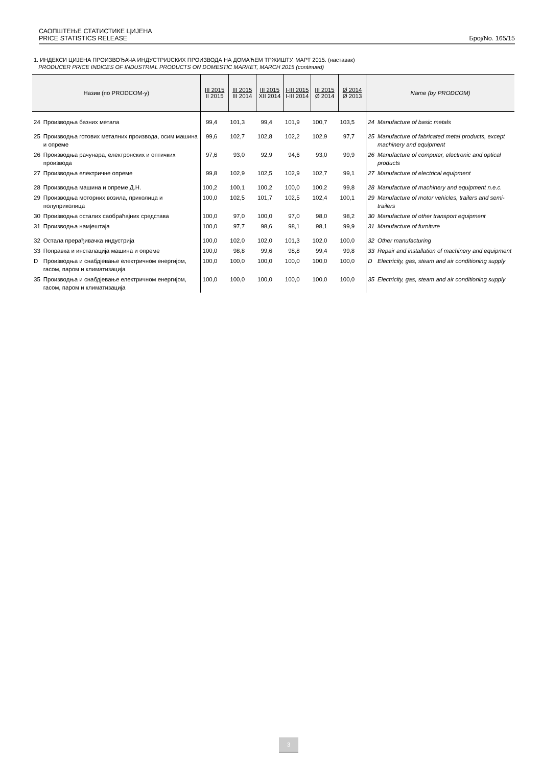САОПШТЕЊЕ СТАТИСТИКЕ ЦИЈЕНА
PRICE STATISTICS RELEASE Број/No. 165/15
1. ИНДЕКСИ ЦИЈЕНА ПРОИЗВОЂАЧА ИНДУСТРИЈСКИХ ПРОИЗВОДА НА ДОМАЋЕМ ТРЖИШТУ, МАРТ 2015. (наставак)
PRODUCER PRICE INDICES OF INDUSTRIAL PRODUCTS ON DOMESTIC MARKET, MARCH 2015 (continued)
| Назив (по PRODCOM-у) | | III 2015 II 2015 | III 2015 III 2014 | III 2015 XII 2014 | I-III 2015 I-III 2014 | III 2015 Ø 2014 | Ø 2014 Ø 2013 | Name (by PRODCOM) | |
| --- | --- | --- | --- | --- | --- | --- | --- | --- | --- |
| 24 | Производња базних метала | 99,4 | 101,3 | 99,4 | 101,9 | 100,7 | 103,5 | 24 | Manufacture of basic metals |
| 25 | Производња готових металних производа, осим машина и опреме | 99,6 | 102,7 | 102,8 | 102,2 | 102,9 | 97,7 | 25 | Manufacture of fabricated metal products, except machinery and equipment |
| 26 | Производња рачунара, електронских и оптичких производа | 97,6 | 93,0 | 92,9 | 94,6 | 93,0 | 99,9 | 26 | Manufacture of computer, electronic and optical products |
| 27 | Производња електричне опреме | 99,8 | 102,9 | 102,5 | 102,9 | 102,7 | 99,1 | 27 | Manufacture of electrical equipment |
| 28 | Производња машина и опреме Д.Н. | 100,2 | 100,1 | 100,2 | 100,0 | 100,2 | 99,8 | 28 | Manufacture of machinery and equipment n.e.c. |
| 29 | Производња моторних возила, приколица и полуприколица | 100,0 | 102,5 | 101,7 | 102,5 | 102,4 | 100,1 | 29 | Manufacture of motor vehicles, trailers and semi-trailers |
| 30 | Производња осталих саобраћајних средстава | 100,0 | 97,0 | 100,0 | 97,0 | 98,0 | 98,2 | 30 | Manufacture of other transport equipment |
| 31 | Производња намјештаја | 100,0 | 97,7 | 98,6 | 98,1 | 98,1 | 99,9 | 31 | Manufacture of furniture |
| 32 | Остала прерађивачка индустрија | 100,0 | 102,0 | 102,0 | 101,3 | 102,0 | 100,0 | 32 | Other manufacturing |
| 33 | Поправка и инсталација машина и опреме | 100,0 | 98,8 | 99,6 | 98,8 | 99,4 | 99,8 | 33 | Repair and installation of machinery and equipment |
| D | Производња и снабдјевање електричном енергијом, гасом, паром и климатизација | 100,0 | 100,0 | 100,0 | 100,0 | 100,0 | 100,0 | D | Electricity, gas, steam and air conditioning supply |
| 35 | Производња и снабдјевање електричном енергијом, гасом, паром и климатизација | 100,0 | 100,0 | 100,0 | 100,0 | 100,0 | 100,0 | 35 | Electricity, gas, steam and air conditioning supply |
3